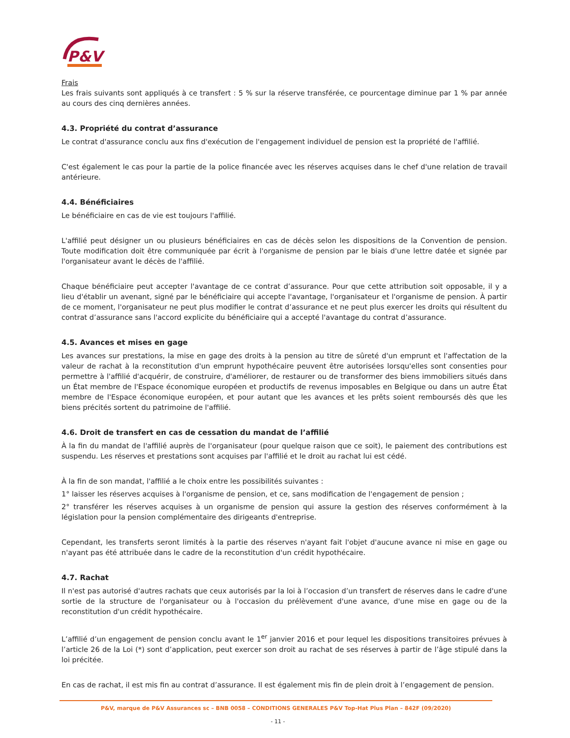P&V
Frais
Les frais suivants sont appliqués à ce transfert : 5 % sur la réserve transférée, ce pourcentage diminue par 1 % par année au cours des cinq dernières années.
4.3. Propriété du contrat d’assurance
Le contrat d'assurance conclu aux fins d'exécution de l'engagement individuel de pension est la propriété de l'affilié.
C'est également le cas pour la partie de la police financée avec les réserves acquises dans le chef d'une relation de travail antérieure.
4.4. Bénéficiaires
Le bénéficiaire en cas de vie est toujours l'affilié.
L'affilié peut désigner un ou plusieurs bénéficiaires en cas de décès selon les dispositions de la Convention de pension. Toute modification doit être communiquée par écrit à l'organisme de pension par le biais d'une lettre datée et signée par l'organisateur avant le décès de l'affilié.
Chaque bénéficiaire peut accepter l'avantage de ce contrat d’assurance. Pour que cette attribution soit opposable, il y a lieu d'établir un avenant, signé par le bénéficiaire qui accepte l'avantage, l'organisateur et l'organisme de pension. À partir de ce moment, l'organisateur ne peut plus modifier le contrat d’assurance et ne peut plus exercer les droits qui résultent du contrat d’assurance sans l'accord explicite du bénéficiaire qui a accepté l'avantage du contrat d’assurance.
4.5. Avances et mises en gage
Les avances sur prestations, la mise en gage des droits à la pension au titre de sûreté d'un emprunt et l'affectation de la valeur de rachat à la reconstitution d'un emprunt hypothécaire peuvent être autorisées lorsqu'elles sont consenties pour permettre à l'affilié d'acquérir, de construire, d'améliorer, de restaurer ou de transformer des biens immobiliers situés dans un État membre de l'Espace économique européen et productifs de revenus imposables en Belgique ou dans un autre État membre de l'Espace économique européen, et pour autant que les avances et les prêts soient remboursés dès que les biens précités sortent du patrimoine de l'affilié.
4.6. Droit de transfert en cas de cessation du mandat de l’affilié
À la fin du mandat de l'affilié auprès de l'organisateur (pour quelque raison que ce soit), le paiement des contributions est suspendu. Les réserves et prestations sont acquises par l'affilié et le droit au rachat lui est cédé.
À la fin de son mandat, l'affilié a le choix entre les possibilités suivantes :
1° laisser les réserves acquises à l'organisme de pension, et ce, sans modification de l'engagement de pension ;
2° transférer les réserves acquises à un organisme de pension qui assure la gestion des réserves conformément à la législation pour la pension complémentaire des dirigeants d'entreprise.
Cependant, les transferts seront limités à la partie des réserves n'ayant fait l'objet d'aucune avance ni mise en gage ou n'ayant pas été attribuée dans le cadre de la reconstitution d'un crédit hypothécaire.
4.7. Rachat
Il n'est pas autorisé d'autres rachats que ceux autorisés par la loi à l’occasion d’un transfert de réserves dans le cadre d'une sortie de la structure de l'organisateur ou à l'occasion du prélèvement d'une avance, d'une mise en gage ou de la reconstitution d'un crédit hypothécaire.
L’affilié d’un engagement de pension conclu avant le 1<sup>er</sup> janvier 2016 et pour lequel les dispositions transitoires prévues à l’article 26 de la Loi (*) sont d’application, peut exercer son droit au rachat de ses réserves à partir de l’âge stipulé dans la loi précitée.
En cas de rachat, il est mis fin au contrat d’assurance. Il est également mis fin de plein droit à l’engagement de pension.
P&V, marque de P&V Assurances sc – BNB 0058 – CONDITIONS GENERALES P&V Top-Hat Plus Plan – 842F (09/2020)
- 11 -